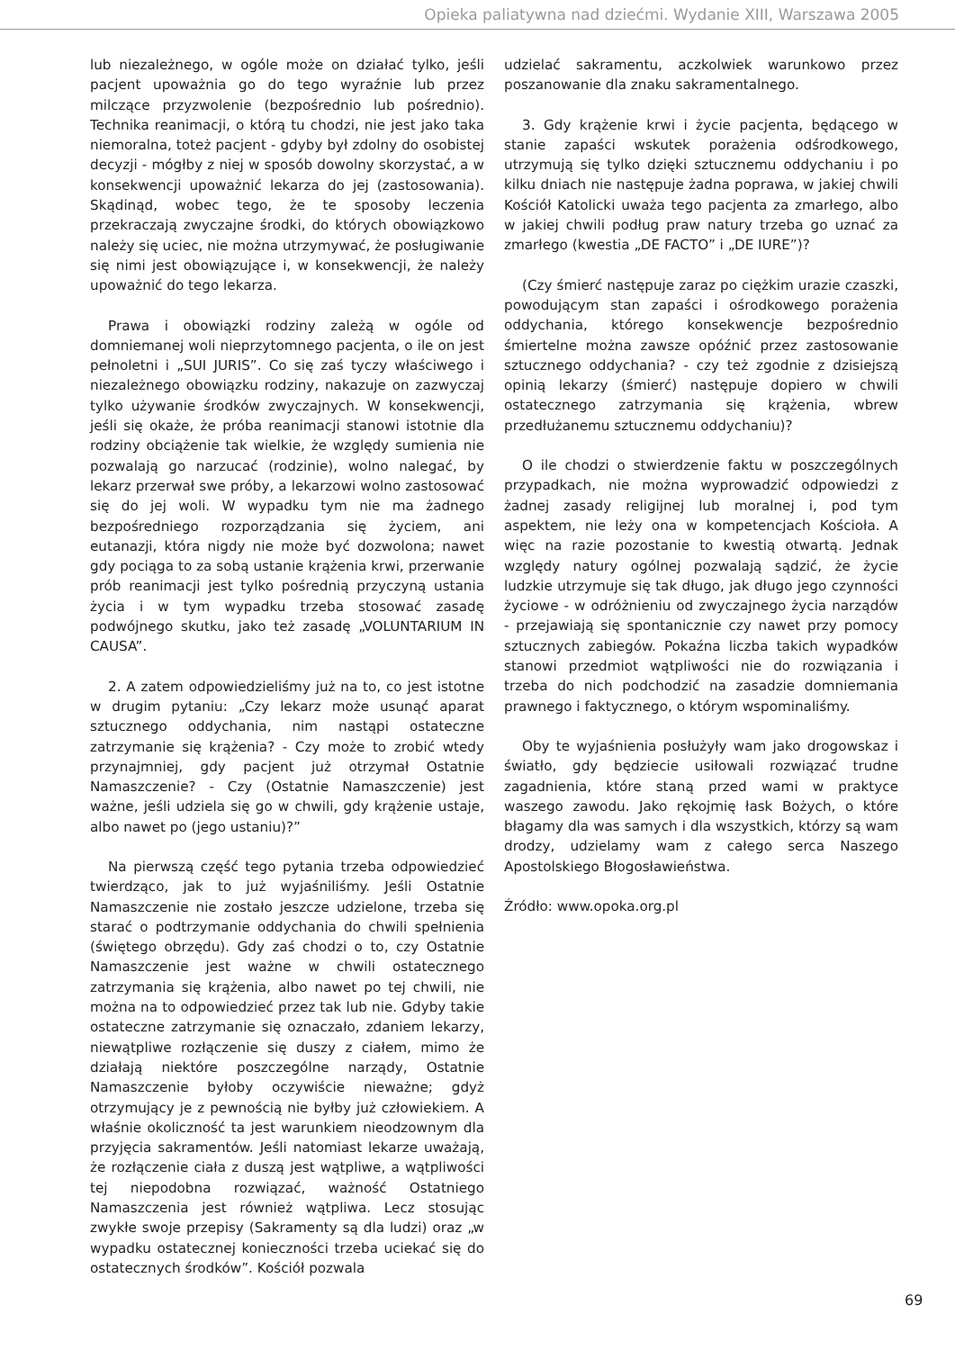Opieka paliatywna nad dziećmi. Wydanie XIII, Warszawa 2005
lub niezależnego, w ogóle może on działać tylko, jeśli pacjent upoważnia go do tego wyraźnie lub przez milczące przyzwolenie (bezpośrednio lub pośrednio). Technika reanimacji, o którą tu chodzi, nie jest jako taka niemoralna, toteż pacjent - gdyby był zdolny do osobistej decyzji - mógłby z niej w sposób dowolny skorzystać, a w konsekwencji upoważnić lekarza do jej (zastosowania). Skądinąd, wobec tego, że te sposoby leczenia przekraczają zwyczajne środki, do których obowiązkowo należy się uciec, nie można utrzymywać, że posługiwanie się nimi jest obowiązujące i, w konsekwencji, że należy upoważnić do tego lekarza.
Prawa i obowiązki rodziny zależą w ogóle od domniemanej woli nieprzytomnego pacjenta, o ile on jest pełnoletni i „SUI JURIS”. Co się zaś tyczy właściwego i niezależnego obowiązku rodziny, nakazuje on zazwyczaj tylko używanie środków zwyczajnych. W konsekwencji, jeśli się okaże, że próba reanimacji stanowi istotnie dla rodziny obciążenie tak wielkie, że względy sumienia nie pozwalają go narzucać (rodzinie), wolno nalegać, by lekarz przerwał swe próby, a lekarzowi wolno zastosować się do jej woli. W wypadku tym nie ma żadnego bezpośredniego rozporządzania się życiem, ani eutanazji, która nigdy nie może być dozwolona; nawet gdy pociąga to za sobą ustanie krążenia krwi, przerwanie prób reanimacji jest tylko pośrednią przyczyną ustania życia i w tym wypadku trzeba stosować zasadę podwójnego skutku, jako też zasadę „VOLUNTARIUM IN CAUSA”.
2. A zatem odpowiedzieliśmy już na to, co jest istotne w drugim pytaniu: „Czy lekarz może usunąć aparat sztucznego oddychania, nim nastąpi ostateczne zatrzymanie się krążenia? - Czy może to zrobić wtedy przynajmniej, gdy pacjent już otrzymał Ostatnie Namaszczenie? - Czy (Ostatnie Namaszczenie) jest ważne, jeśli udziela się go w chwili, gdy krążenie ustaje, albo nawet po (jego ustaniu)?”
Na pierwszą część tego pytania trzeba odpowiedzieć twierdząco, jak to już wyjaśniliśmy. Jeśli Ostatnie Namaszczenie nie zostało jeszcze udzielone, trzeba się starać o podtrzymanie oddychania do chwili spełnienia (świętego obrzędu). Gdy zaś chodzi o to, czy Ostatnie Namaszczenie jest ważne w chwili ostatecznego zatrzymania się krążenia, albo nawet po tej chwili, nie można na to odpowiedzieć przez tak lub nie. Gdyby takie ostateczne zatrzymanie się oznaczało, zdaniem lekarzy, niewątpliwe rozłączenie się duszy z ciałem, mimo że działają niektóre poszczególne narządy, Ostatnie Namaszczenie byłoby oczywiście nieważne; gdyż otrzymujący je z pewnością nie byłby już człowiekiem. A właśnie okoliczność ta jest warunkiem nieodzownym dla przyjęcia sakramentów. Jeśli natomiast lekarze uważają, że rozłączenie ciała z duszą jest wątpliwe, a wątpliwości tej niepodobna rozwiązać, ważność Ostatniego Namaszczenia jest również wątpliwa. Lecz stosując zwykłe swoje przepisy (Sakramenty są dla ludzi) oraz „w wypadku ostatecznej konieczności trzeba uciekać się do ostatecznych środków”. Kościół pozwala
udzielać sakramentu, aczkolwiek warunkowo przez poszanowanie dla znaku sakramentalnego.
3. Gdy krążenie krwi i życie pacjenta, będącego w stanie zapaści wskutek porażenia odśrodkowego, utrzymują się tylko dzięki sztucznemu oddychaniu i po kilku dniach nie następuje żadna poprawa, w jakiej chwili Kościół Katolicki uważa tego pacjenta za zmarłego, albo w jakiej chwili podług praw natury trzeba go uznać za zmarłego (kwestia „DE FACTO” i „DE IURE”)?
(Czy śmierć następuje zaraz po ciężkim urazie czaszki, powodującym stan zapaści i ośrodkowego porażenia oddychania, którego konsekwencje bezpośrednio śmiertelne można zawsze opóźnić przez zastosowanie sztucznego oddychania? - czy też zgodnie z dzisiejszą opinią lekarzy (śmierć) następuje dopiero w chwili ostatecznego zatrzymania się krążenia, wbrew przedłużanemu sztucznemu oddychaniu)?
O ile chodzi o stwierdzenie faktu w poszczególnych przypadkach, nie można wyprowadzić odpowiedzi z żadnej zasady religijnej lub moralnej i, pod tym aspektem, nie leży ona w kompetencjach Kościoła. A więc na razie pozostanie to kwestią otwartą. Jednak względy natury ogólnej pozwalają sądzić, że życie ludzkie utrzymuje się tak długo, jak długo jego czynności życiowe - w odróżnieniu od zwyczajnego życia narządów - przejawiają się spontanicznie czy nawet przy pomocy sztucznych zabiegów. Pokaźna liczba takich wypadków stanowi przedmiot wątpliwości nie do rozwiązania i trzeba do nich podchodzić na zasadzie domniemania prawnego i faktycznego, o którym wspominaliśmy.
Oby te wyjaśnienia posłużyły wam jako drogowskaz i światło, gdy będziecie usiłowali rozwiązać trudne zagadnienia, które staną przed wami w praktyce waszego zawodu. Jako rękojmię łask Bożych, o które błagamy dla was samych i dla wszystkich, którzy są wam drodzy, udzielamy wam z całego serca Naszego Apostolskiego Błogosławieństwa.
Źródło: www.opoka.org.pl
69